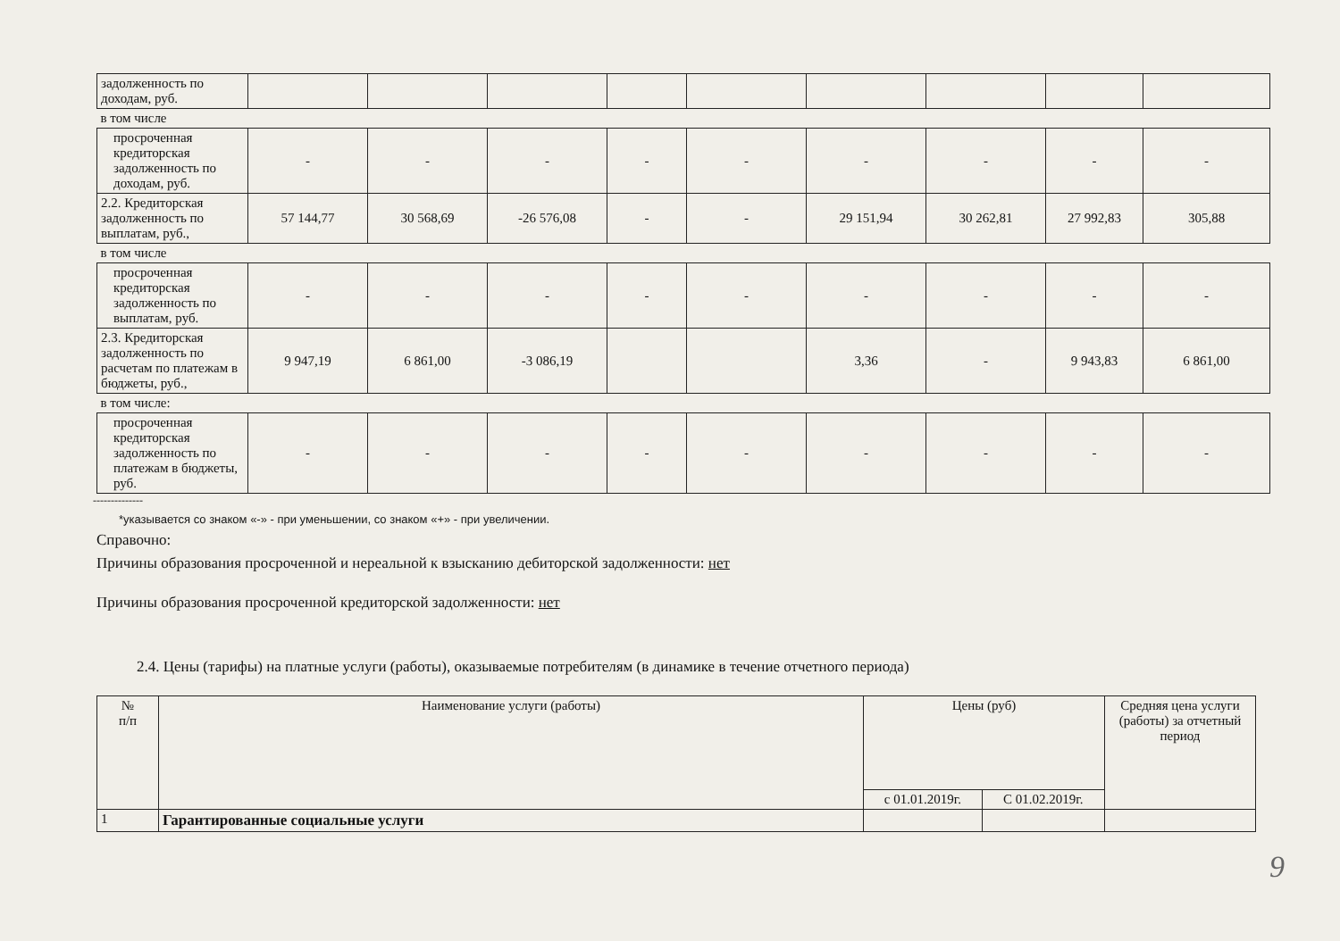| задолженность по доходам, руб. | | | | | | | | | |
| в том числе | | | | | | | | | |
| просроченная кредиторская задолженность по доходам, руб. | - | - | - | - | - | - | - | - | - |
| 2.2. Кредиторская задолженность по выплатам, руб., | 57 144,77 | 30 568,69 | -26 576,08 | - | - | 29 151,94 | 30 262,81 | 27 992,83 | 305,88 |
| в том числе | | | | | | | | | |
| просроченная кредиторская задолженность по выплатам, руб. | - | - | - | - | - | - | - | - | - |
| 2.3. Кредиторская задолженность по расчетам по платежам в бюджеты, руб., | 9 947,19 | 6 861,00 | -3 086,19 | | | 3,36 | - | 9 943,83 | 6 861,00 |
| в том числе: | | | | | | | | | |
| просроченная кредиторская задолженность по платежам в бюджеты, руб. | - | - | - | - | - | - | - | - | - |
--------------
*указывается со знаком «-» - при уменьшении, со знаком «+» - при увеличении.
Справочно:
Причины образования просроченной и нереальной к взысканию дебиторской задолженности: нет
Причины образования просроченной кредиторской задолженности: нет
2.4. Цены (тарифы) на платные услуги (работы), оказываемые потребителям (в динамике в течение отчетного периода)
| № п/п | Наименование услуги (работы) | Цены (руб) | | Средняя цена услуги (работы) за отчетный период |
| --- | --- | --- | --- | --- |
| | | с 01.01.2019г. | С 01.02.2019г. | |
| 1 | Гарантированные социальные услуги | | | |
9